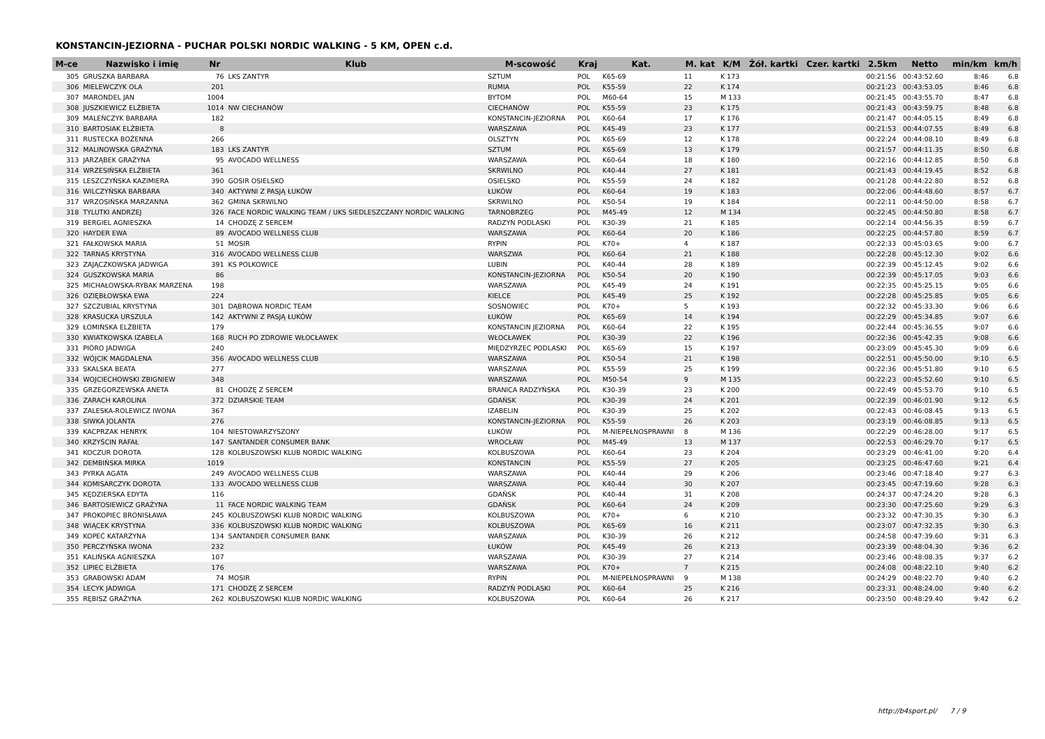KONSTANCIN-JEZIORNA - PUCHAR POLSKI NORDIC WALKING - 5 KM, OPEN c.d.
| M-ce | Nazwisko i imię | Nr | Klub | M-scowość | Kraj | Kat. | M. kat | K/M | Żół. kartki | Czer. kartki | 2.5km | Netto | min/km | km/h |
| --- | --- | --- | --- | --- | --- | --- | --- | --- | --- | --- | --- | --- | --- | --- |
| 305 | GRUSZKA BARBARA | 76 | LKS ZANTYR | SZTUM | POL | K65-69 | 11 | K 173 | | | 00:21:56 | 00:43:52.60 | 8:46 | 6.8 |
| 306 | MIELEWCZYK OLA | 201 | | RUMIA | POL | K55-59 | 22 | K 174 | | | 00:21:23 | 00:43:53.05 | 8:46 | 6.8 |
| 307 | MARONDEL JAN | 1004 | | BYTOM | POL | M60-64 | 15 | M 133 | | | 00:21:45 | 00:43:55.70 | 8:47 | 6.8 |
| 308 | JUSZKIEWICZ ELŻBIETA | 1014 | NW CIECHANÓW | CIECHANÓW | POL | K55-59 | 23 | K 175 | | | 00:21:43 | 00:43:59.75 | 8:48 | 6.8 |
| 309 | MALEŃCZYK BARBARA | 182 | | KONSTANCIN-JEZIORNA | POL | K60-64 | 17 | K 176 | | | 00:21:47 | 00:44:05.15 | 8:49 | 6.8 |
| 310 | BARTOSIAK ELŻBIETA | 8 | | WARSZAWA | POL | K45-49 | 23 | K 177 | | | 00:21:53 | 00:44:07.55 | 8:49 | 6.8 |
| 311 | RUSTECKA BOŻENNA | 266 | | OLSZTYN | POL | K65-69 | 12 | K 178 | | | 00:22:24 | 00:44:08.10 | 8:49 | 6.8 |
| 312 | MALINOWSKA GRAŻYNA | 183 | LKS ZANTYR | SZTUM | POL | K65-69 | 13 | K 179 | | | 00:21:57 | 00:44:11.35 | 8:50 | 6.8 |
| 313 | JARZĄBEK GRAŻYNA | 95 | AVOCADO WELLNESS | WARSZAWA | POL | K60-64 | 18 | K 180 | | | 00:22:16 | 00:44:12.85 | 8:50 | 6.8 |
| 314 | WRZESIŃSKA ELŻBIETA | 361 | | SKRWILNO | POL | K40-44 | 27 | K 181 | | | 00:21:43 | 00:44:19.45 | 8:52 | 6.8 |
| 315 | LESZCZYŃSKA KAZIMIERA | 390 | GOSIR OSIELSKO | OSIELSKO | POL | K55-59 | 24 | K 182 | | | 00:21:28 | 00:44:22.80 | 8:52 | 6.8 |
| 316 | WILCZYŃSKA BARBARA | 340 | AKTYWNI Z PASJĄ ŁUKÓW | ŁUKÓW | POL | K60-64 | 19 | K 183 | | | 00:22:06 | 00:44:48.60 | 8:57 | 6.7 |
| 317 | WRZOSIŃSKA MARZANNA | 362 | GMINA SKRWILNO | SKRWILNO | POL | K50-54 | 19 | K 184 | | | 00:22:11 | 00:44:50.00 | 8:58 | 6.7 |
| 318 | TYLUTKI ANDRZEJ | 326 | FACE NORDIC WALKING TEAM / UKS SIEDLESZCZANY NORDIC WALKING | TARNOBRZEG | POL | M45-49 | 12 | M 134 | | | 00:22:45 | 00:44:50.80 | 8:58 | 6.7 |
| 319 | BERGIEL AGNIESZKA | 14 | CHODZĘ Z SERCEM | RADZYŃ PODLASKI | POL | K30-39 | 21 | K 185 | | | 00:22:14 | 00:44:56.35 | 8:59 | 6.7 |
| 320 | HAYDER EWA | 89 | AVOCADO WELLNESS CLUB | WARSZAWA | POL | K60-64 | 20 | K 186 | | | 00:22:25 | 00:44:57.80 | 8:59 | 6.7 |
| 321 | FAŁKOWSKA MARIA | 51 | MOSIR | RYPIN | POL | K70+ | 4 | K 187 | | | 00:22:33 | 00:45:03.65 | 9:00 | 6.7 |
| 322 | TARNAS KRYSTYNA | 316 | AVOCADO WELLNESS CLUB | WARSZWA | POL | K60-64 | 21 | K 188 | | | 00:22:28 | 00:45:12.30 | 9:02 | 6.6 |
| 323 | ZAJĄCZKOWSKA JADWIGA | 391 | KS POLKOWICE | LUBIN | POL | K40-44 | 28 | K 189 | | | 00:22:39 | 00:45:12.45 | 9:02 | 6.6 |
| 324 | GUSZKOWSKA MARIA | 86 | | KONSTANCIN-JEZIORNA | POL | K50-54 | 20 | K 190 | | | 00:22:39 | 00:45:17.05 | 9:03 | 6.6 |
| 325 | MICHAŁOWSKA-RYBAK MARZENA | 198 | | WARSZAWA | POL | K45-49 | 24 | K 191 | | | 00:22:35 | 00:45:25.15 | 9:05 | 6.6 |
| 326 | OZIĘBŁOWSKA EWA | 224 | | KIELCE | POL | K45-49 | 25 | K 192 | | | 00:22:28 | 00:45:25.85 | 9:05 | 6.6 |
| 327 | SZCZUBIAL KRYSTYNA | 301 | DĄBROWA NORDIC TEAM | SOSNOWIEC | POL | K70+ | 5 | K 193 | | | 00:22:32 | 00:45:33.30 | 9:06 | 6.6 |
| 328 | KRASUCKA URSZULA | 142 | AKTYWNI Z PASJĄ ŁUKÓW | ŁUKÓW | POL | K65-69 | 14 | K 194 | | | 00:22:29 | 00:45:34.85 | 9:07 | 6.6 |
| 329 | ŁOMIŃSKA ELŻBIETA | 179 | | KONSTANCIN JEZIORNA | POL | K60-64 | 22 | K 195 | | | 00:22:44 | 00:45:36.55 | 9:07 | 6.6 |
| 330 | KWIATKOWSKA IZABELA | 168 | RUCH PO ZDROWIE WŁOCŁAWEK | WŁOCŁAWEK | POL | K30-39 | 22 | K 196 | | | 00:22:36 | 00:45:42.35 | 9:08 | 6.6 |
| 331 | PIÓRO JADWIGA | 240 | | MIĘDZYRZEC PODLASKI | POL | K65-69 | 15 | K 197 | | | 00:23:09 | 00:45:45.30 | 9:09 | 6.6 |
| 332 | WÓJCIK MAGDALENA | 356 | AVOCADO WELLNESS CLUB | WARSZAWA | POL | K50-54 | 21 | K 198 | | | 00:22:51 | 00:45:50.00 | 9:10 | 6.5 |
| 333 | SKALSKA BEATA | 277 | | WARSZAWA | POL | K55-59 | 25 | K 199 | | | 00:22:36 | 00:45:51.80 | 9:10 | 6.5 |
| 334 | WOJCIECHOWSKI ZBIGNIEW | 348 | | WARSZAWA | POL | M50-54 | 9 | M 135 | | | 00:22:23 | 00:45:52.60 | 9:10 | 6.5 |
| 335 | GRZEGORZEWSKA ANETA | 81 | CHODZĘ Z SERCEM | BRANICA RADZYŃSKA | POL | K30-39 | 23 | K 200 | | | 00:22:49 | 00:45:53.70 | 9:10 | 6.5 |
| 336 | ZARACH KAROLINA | 372 | DZIARSKIE TEAM | GDAŃSK | POL | K30-39 | 24 | K 201 | | | 00:22:39 | 00:46:01.90 | 9:12 | 6.5 |
| 337 | ZALESKA-ROLEWICZ IWONA | 367 | | IZABELIN | POL | K30-39 | 25 | K 202 | | | 00:22:43 | 00:46:08.45 | 9:13 | 6.5 |
| 338 | SIWKA JOLANTA | 276 | | KONSTANCIN-JEZIORNA | POL | K55-59 | 26 | K 203 | | | 00:23:19 | 00:46:08.85 | 9:13 | 6.5 |
| 339 | KACPRZAK HENRYK | 104 | NIESTOWARZYSZONY | ŁUKÓW | POL | M-NIEPEŁNOSPRAWNI | 8 | M 136 | | | 00:22:29 | 00:46:28.00 | 9:17 | 6.5 |
| 340 | KRZYŚCIN RAFAŁ | 147 | SANTANDER CONSUMER BANK | WROCŁAW | POL | M45-49 | 13 | M 137 | | | 00:22:53 | 00:46:29.70 | 9:17 | 6.5 |
| 341 | KOCZUR DOROTA | 128 | KOLBUSZOWSKI KLUB NORDIC WALKING | KOLBUSZOWA | POL | K60-64 | 23 | K 204 | | | 00:23:29 | 00:46:41.00 | 9:20 | 6.4 |
| 342 | DEMBIŃSKA MIRKA | 1019 | | KONSTANCIN | POL | K55-59 | 27 | K 205 | | | 00:23:25 | 00:46:47.60 | 9:21 | 6.4 |
| 343 | PYRKA AGATA | 249 | AVOCADO WELLNESS CLUB | WARSZAWA | POL | K40-44 | 29 | K 206 | | | 00:23:46 | 00:47:18.40 | 9:27 | 6.3 |
| 344 | KOMISARCZYK DOROTA | 133 | AVOCADO WELLNESS CLUB | WARSZAWA | POL | K40-44 | 30 | K 207 | | | 00:23:45 | 00:47:19.60 | 9:28 | 6.3 |
| 345 | KĘDZIERSKA EDYTA | 116 | | GDAŃSK | POL | K40-44 | 31 | K 208 | | | 00:24:37 | 00:47:24.20 | 9:28 | 6.3 |
| 346 | BARTOSIEWICZ GRAŻYNA | 11 | FACE NORDIC WALKING TEAM | GDAŃSK | POL | K60-64 | 24 | K 209 | | | 00:23:30 | 00:47:25.60 | 9:29 | 6.3 |
| 347 | PROKOPIEC BRONISŁAWA | 245 | KOLBUSZOWSKI KLUB NORDIC WALKING | KOLBUSZOWA | POL | K70+ | 6 | K 210 | | | 00:23:32 | 00:47:30.35 | 9:30 | 6.3 |
| 348 | WIĄCEK KRYSTYNA | 336 | KOLBUSZOWSKI KLUB NORDIC WALKING | KOLBUSZOWA | POL | K65-69 | 16 | K 211 | | | 00:23:07 | 00:47:32.35 | 9:30 | 6.3 |
| 349 | KOPEĆ KATARZYNA | 134 | SANTANDER CONSUMER BANK | WARSZAWA | POL | K30-39 | 26 | K 212 | | | 00:24:58 | 00:47:39.60 | 9:31 | 6.3 |
| 350 | PERCZYŃSKA IWONA | 232 | | ŁUKÓW | POL | K45-49 | 26 | K 213 | | | 00:23:39 | 00:48:04.30 | 9:36 | 6.2 |
| 351 | KALIŃSKA AGNIESZKA | 107 | | WARSZAWA | POL | K30-39 | 27 | K 214 | | | 00:23:46 | 00:48:08.35 | 9:37 | 6.2 |
| 352 | LIPIEC ELŻBIETA | 176 | | WARSZAWA | POL | K70+ | 7 | K 215 | | | 00:24:08 | 00:48:22.10 | 9:40 | 6.2 |
| 353 | GRABOWSKI ADAM | 74 | MOSIR | RYPIN | POL | M-NIEPEŁNOSPRAWNI | 9 | M 138 | | | 00:24:29 | 00:48:22.70 | 9:40 | 6.2 |
| 354 | LECYK JADWIGA | 171 | CHODZĘ Z SERCEM | RADZYŃ PODLASKI | POL | K60-64 | 25 | K 216 | | | 00:23:31 | 00:48:24.00 | 9:40 | 6.2 |
| 355 | RĘBISZ GRAŻYNA | 262 | KOLBUSZOWSKI KLUB NORDIC WALKING | KOLBUSZOWA | POL | K60-64 | 26 | K 217 | | | 00:23:50 | 00:48:29.40 | 9:42 | 6.2 |
http://b4sport.pl/ 7 / 9